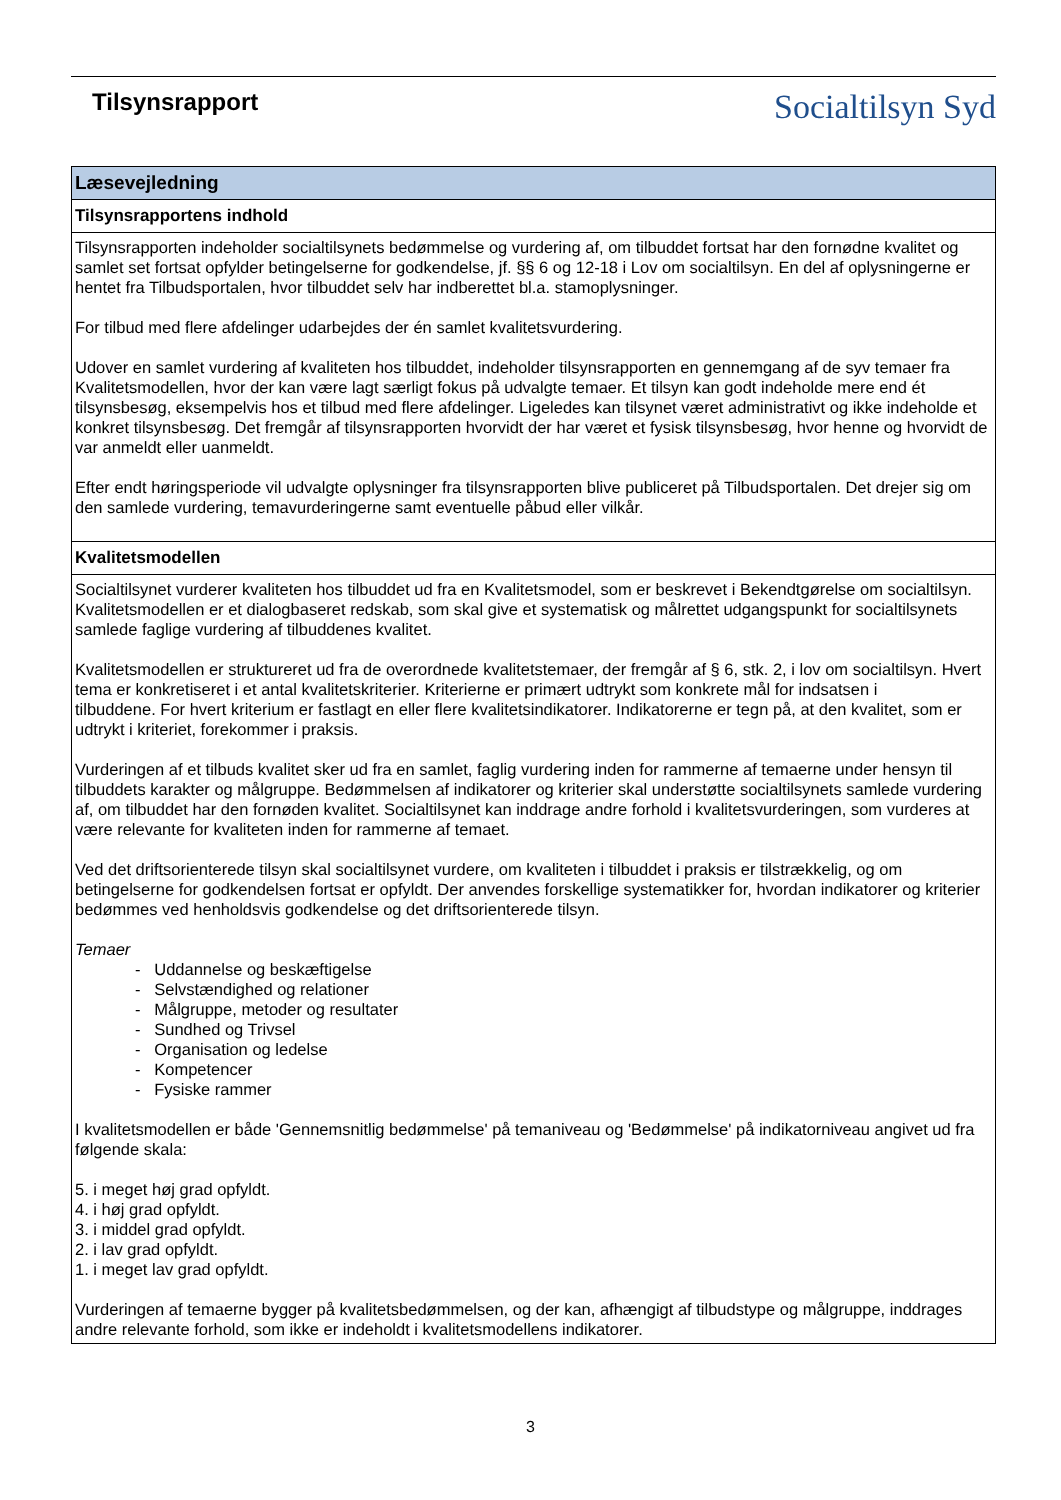Tilsynsrapport
Socialtilsyn Syd
| Læsevejledning |
| --- |
| Tilsynsrapportens indhold |
| Tilsynsrapporten indeholder socialtilsynets bedømmelse og vurdering af, om tilbuddet fortsat har den fornødne kvalitet og samlet set fortsat opfylder betingelserne for godkendelse, jf. §§ 6 og 12-18 i Lov om socialtilsyn. En del af oplysningerne er hentet fra Tilbudsportalen, hvor tilbuddet selv har indberettet bl.a. stamoplysninger. For tilbud med flere afdelinger udarbejdes der én samlet kvalitetsvurdering. Udover en samlet vurdering af kvaliteten hos tilbuddet, indeholder tilsynsrapporten en gennemgang af de syv temaer fra Kvalitetsmodellen, hvor der kan være lagt særligt fokus på udvalgte temaer. Et tilsyn kan godt indeholde mere end ét tilsynsbesøg, eksempelvis hos et tilbud med flere afdelinger. Ligeledes kan tilsynet været administrativt og ikke indeholde et konkret tilsynsbesøg. Det fremgår af tilsynsrapporten hvorvidt der har været et fysisk tilsynsbesøg, hvor henne og hvorvidt de var anmeldt eller uanmeldt. Efter endt høringsperiode vil udvalgte oplysninger fra tilsynsrapporten blive publiceret på Tilbudsportalen. Det drejer sig om den samlede vurdering, temavurderingerne samt eventuelle påbud eller vilkår. |
| Kvalitetsmodellen |
| Socialtilsynet vurderer kvaliteten hos tilbuddet ud fra en Kvalitetsmodel, som er beskrevet i Bekendtgørelse om socialtilsyn. Kvalitetsmodellen er et dialogbaseret redskab, som skal give et systematisk og målrettet udgangspunkt for socialtilsynets samlede faglige vurdering af tilbuddenes kvalitet. Kvalitetsmodellen er struktureret ud fra de overordnede kvalitetstemaer, der fremgår af § 6, stk. 2, i lov om socialtilsyn. Hvert tema er konkretiseret i et antal kvalitetskriterier. Kriterierne er primært udtrykt som konkrete mål for indsatsen i tilbuddene. For hvert kriterium er fastlagt en eller flere kvalitetsindikatorer. Indikatorerne er tegn på, at den kvalitet, som er udtrykt i kriteriet, forekommer i praksis. Vurderingen af et tilbuds kvalitet sker ud fra en samlet, faglig vurdering inden for rammerne af temaerne under hensyn til tilbuddets karakter og målgruppe. Bedømmelsen af indikatorer og kriterier skal understøtte socialtilsynets samlede vurdering af, om tilbuddet har den fornøden kvalitet. Socialtilsynet kan inddrage andre forhold i kvalitetsvurderingen, som vurderes at være relevante for kvaliteten inden for rammerne af temaet. Ved det driftsorienterede tilsyn skal socialtilsynet vurdere, om kvaliteten i tilbuddet i praksis er tilstrækkelig, og om betingelserne for godkendelsen fortsat er opfyldt. Der anvendes forskellige systematikker for, hvordan indikatorer og kriterier bedømmes ved henholdsvis godkendelse og det driftsorienterede tilsyn. Temaer - Uddannelse og beskæftigelse - Selvstændighed og relationer - Målgruppe, metoder og resultater - Sundhed og Trivsel - Organisation og ledelse - Kompetencer - Fysiske rammer I kvalitetsmodellen er både 'Gennemsnitlig bedømmelse' på temaniveau og 'Bedømmelse' på indikatorniveau angivet ud fra følgende skala: 5. i meget høj grad opfyldt. 4. i høj grad opfyldt. 3. i middel grad opfyldt. 2. i lav grad opfyldt. 1. i meget lav grad opfyldt. Vurderingen af temaerne bygger på kvalitetsbedømmelsen, og der kan, afhængigt af tilbudstype og målgruppe, inddrages andre relevante forhold, som ikke er indeholdt i kvalitetsmodellens indikatorer. |
3